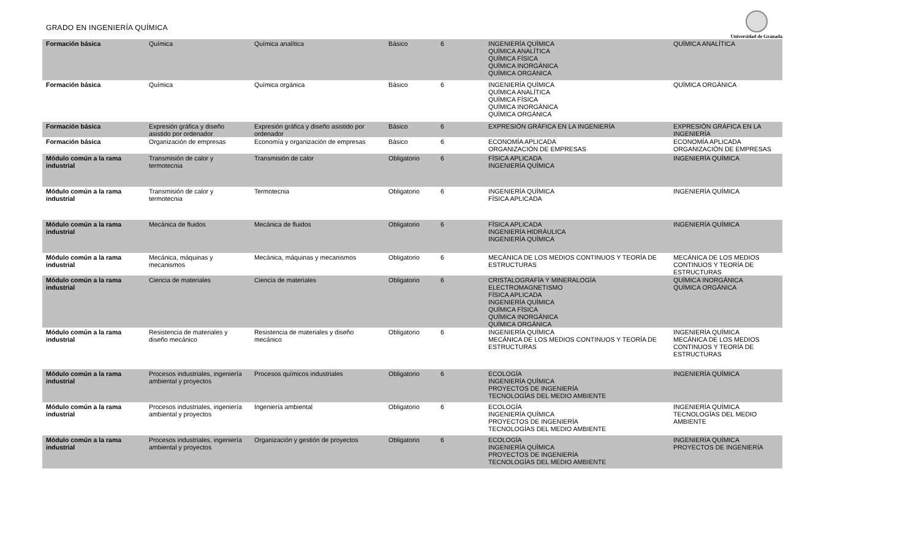GRADO EN INGENIERÍA QUÍMICA
Universidad de Granada
| Formación básica | Química | Química analítica | Básico | 6 | INGENIERÍA QUÍMICA QUÍMICA ANALÍTICA QUÍMICA FÍSICA QUÍMICA INORGÁNICA QUÍMICA ORGÁNICA | QUÍMICA ANALÍTICA |
| Formación básica | Química | Química orgánica | Básico | 6 | INGENIERÍA QUÍMICA QUÍMICA ANALÍTICA QUÍMICA FÍSICA QUÍMICA INORGÁNICA QUÍMICA ORGÁNICA | QUÍMICA ORGÁNICA |
| Formación básica | Expresión gráfica y diseño asistido por ordenador | Expresión gráfica y diseño asistido por ordenador | Básico | 6 | EXPRESIÓN GRÁFICA EN LA INGENIERÍA | EXPRESIÓN GRÁFICA EN LA INGENIERÍA |
| Formación básica | Organización de empresas | Economía y organización de empresas | Básico | 6 | ECONOMÍA APLICADA ORGANIZACIÓN DE EMPRESAS | ECONOMÍA APLICADA ORGANIZACIÓN DE EMPRESAS |
| Módulo común a la rama industrial | Transmisión de calor y termotecnia | Transmisión de calor | Obligatorio | 6 | FÍSICA APLICADA INGENIERÍA QUÍMICA | INGENIERÍA QUÍMICA |
| Módulo común a la rama industrial | Transmisión de calor y termotecnia | Termotecnia | Obligatorio | 6 | INGENIERÍA QUÍMICA FÍSICA APLICADA | INGENIERÍA QUÍMICA |
| Módulo común a la rama industrial | Mecánica de fluidos | Mecánica de fluidos | Obligatorio | 6 | FÍSICA APLICADA INGENIERÍA HIDRÁULICA INGENIERÍA QUÍMICA | INGENIERÍA QUÍMICA |
| Módulo común a la rama industrial | Mecánica, máquinas y mecanismos | Mecánica, máquinas y mecanismos | Obligatorio | 6 | MECÁNICA DE LOS MEDIOS CONTINUOS Y TEORÍA DE ESTRUCTURAS | MECÁNICA DE LOS MEDIOS CONTINUOS Y TEORÍA DE ESTRUCTURAS |
| Módulo común a la rama industrial | Ciencia de materiales | Ciencia de materiales | Obligatorio | 6 | CRISTALOGRAFÍA Y MINERALOGÍA ELECTROMAGNETISMO FÍSICA APLICADA INGENIERÍA QUÍMICA QUÍMICA FÍSICA QUÍMICA INORGÁNICA QUÍMICA ORGÁNICA | QUÍMICA INORGÁNICA QUÍMICA ORGÁNICA |
| Módulo común a la rama industrial | Resistencia de materiales y diseño mecánico | Resistencia de materiales y diseño mecánico | Obligatorio | 6 | INGENIERÍA QUÍMICA MECÁNICA DE LOS MEDIOS CONTINUOS Y TEORÍA DE ESTRUCTURAS | INGENIERÍA QUÍMICA MECÁNICA DE LOS MEDIOS CONTINUOS Y TEORÍA DE ESTRUCTURAS |
| Módulo común a la rama industrial | Procesos industriales, ingeniería ambiental y proyectos | Procesos químicos industriales | Obligatorio | 6 | ECOLOGÍA INGENIERÍA QUÍMICA PROYECTOS DE INGENIERÍA TECNOLOGÍAS DEL MEDIO AMBIENTE | INGENIERÍA QUÍMICA |
| Módulo común a la rama industrial | Procesos industriales, ingeniería ambiental y proyectos | Ingeniería ambiental | Obligatorio | 6 | ECOLOGÍA INGENIERÍA QUÍMICA PROYECTOS DE INGENIERÍA TECNOLOGÍAS DEL MEDIO AMBIENTE | INGENIERÍA QUÍMICA TECNOLOGÍAS DEL MEDIO AMBIENTE |
| Módulo común a la rama industrial | Procesos industriales, ingeniería ambiental y proyectos | Organización y gestión de proyectos | Obligatorio | 6 | ECOLOGÍA INGENIERÍA QUÍMICA PROYECTOS DE INGENIERÍA TECNOLOGÍAS DEL MEDIO AMBIENTE | INGENIERÍA QUÍMICA PROYECTOS DE INGENIERÍA |